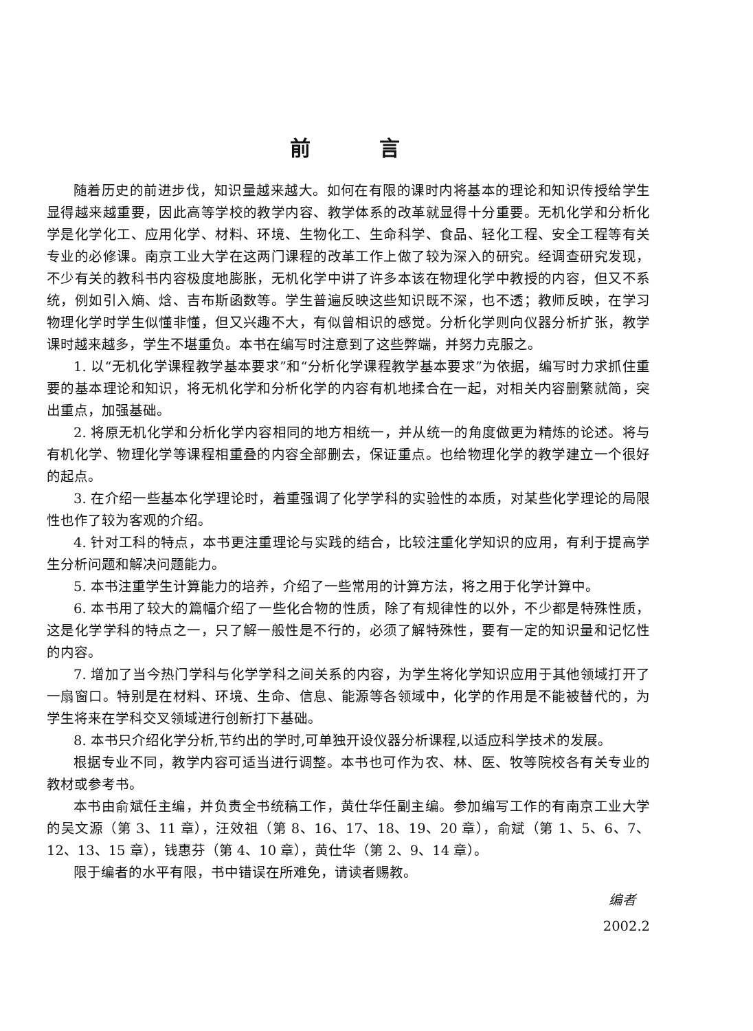前言
随着历史的前进步伐，知识量越来越大。如何在有限的课时内将基本的理论和知识传授给学生显得越来越重要，因此高等学校的教学内容、教学体系的改革就显得十分重要。无机化学和分析化学是化学化工、应用化学、材料、环境、生物化工、生命科学、食品、轻化工程、安全工程等有关专业的必修课。南京工业大学在这两门课程的改革工作上做了较为深入的研究。经调查研究发现，不少有关的教科书内容极度地膨胀，无机化学中讲了许多本该在物理化学中教授的内容，但又不系统，例如引入熵、焓、吉布斯函数等。学生普遍反映这些知识既不深，也不透；教师反映，在学习物理化学时学生似懂非懂，但又兴趣不大，有似曾相识的感觉。分析化学则向仪器分析扩张，教学课时越来越多，学生不堪重负。本书在编写时注意到了这些弊端，并努力克服之。
1. 以“无机化学课程教学基本要求”和“分析化学课程教学基本要求”为依据，编写时力求抓住重要的基本理论和知识，将无机化学和分析化学的内容有机地揉合在一起，对相关内容删繁就简，突出重点，加强基础。
2. 将原无机化学和分析化学内容相同的地方相统一，并从统一的角度做更为精炼的论述。将与有机化学、物理化学等课程相重叠的内容全部删去，保证重点。也给物理化学的教学建立一个很好的起点。
3. 在介绍一些基本化学理论时，着重强调了化学学科的实验性的本质，对某些化学理论的局限性也作了较为客观的介绍。
4. 针对工科的特点，本书更注重理论与实践的结合，比较注重化学知识的应用，有利于提高学生分析问题和解决问题能力。
5. 本书注重学生计算能力的培养，介绍了一些常用的计算方法，将之用于化学计算中。
6. 本书用了较大的篇幅介绍了一些化合物的性质，除了有规律性的以外，不少都是特殊性质，这是化学学科的特点之一，只了解一般性是不行的，必须了解特殊性，要有一定的知识量和记忆性的内容。
7. 增加了当今热门学科与化学学科之间关系的内容，为学生将化学知识应用于其他领域打开了一扇窗口。特别是在材料、环境、生命、信息、能源等各领域中，化学的作用是不能被替代的，为学生将来在学科交叉领域进行创新打下基础。
8. 本书只介绍化学分析,节约出的学时,可单独开设仪器分析课程,以适应科学技术的发展。
根据专业不同，教学内容可适当进行调整。本书也可作为农、林、医、牧等院校各有关专业的教材或参考书。
本书由俞斌任主编，并负责全书统稿工作，黄仕华任副主编。参加编写工作的有南京工业大学的吴文源（第 3、11 章），汪效祖（第 8、16、17、18、19、20 章），俞斌（第 1、5、6、7、12、13、15 章），钱惠芬（第 4、10 章），黄仕华（第 2、9、14 章）。
限于编者的水平有限，书中错误在所难免，请读者赐教。
编者
2002.2